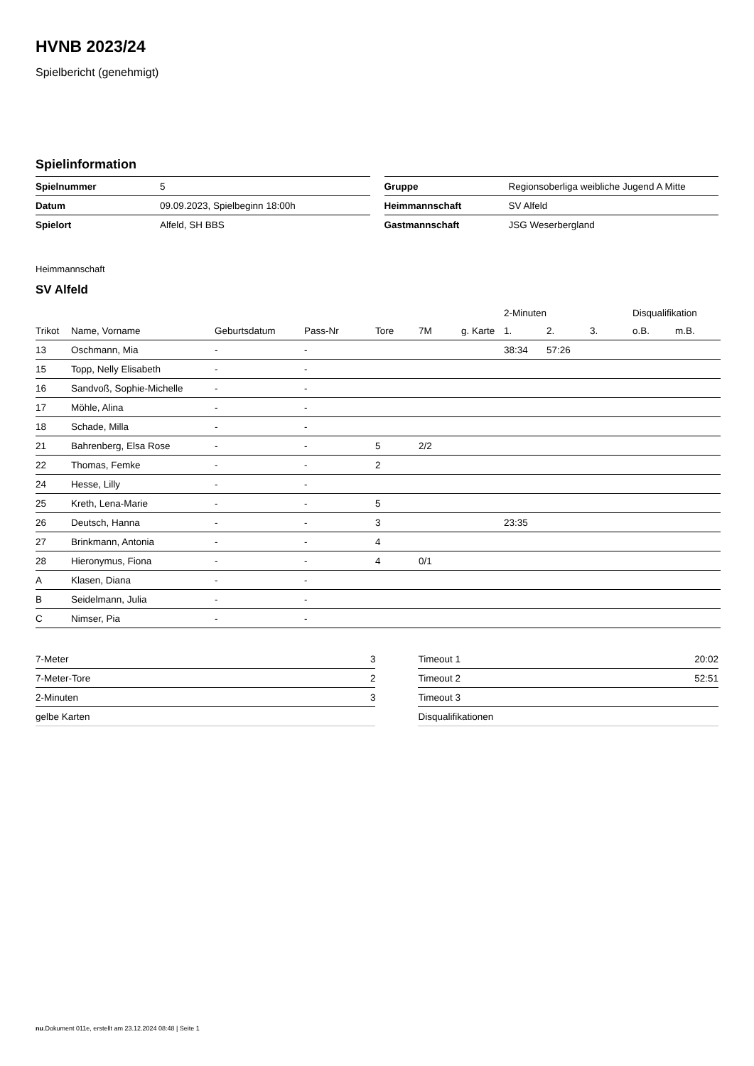HVNB 2023/24
Spielbericht (genehmigt)
Spielinformation
| Spielnummer | 5 |
| Datum | 09.09.2023, Spielbeginn 18:00h |
| Spielort | Alfeld, SH BBS |
| Gruppe | Regionsoberliga weibliche Jugend A Mitte |
| Heimmannschaft | SV Alfeld |
| Gastmannschaft | JSG Weserbergland |
Heimmannschaft
SV Alfeld
| | | | | | | | 2-Minuten | | | Disqualifikation | |
| --- | --- | --- | --- | --- | --- | --- | --- | --- | --- | --- | --- |
| Trikot | Name, Vorname | Geburtsdatum | Pass-Nr | Tore | 7M | g. Karte | 1. | 2. | 3. | o.B. | m.B. |
| 13 | Oschmann, Mia | - | - | | | | 38:34 | 57:26 | | | |
| 15 | Topp, Nelly Elisabeth | - | - | | | | | | | | |
| 16 | Sandvoß, Sophie-Michelle | - | - | | | | | | | | |
| 17 | Möhle, Alina | - | - | | | | | | | | |
| 18 | Schade, Milla | - | - | | | | | | | | |
| 21 | Bahrenberg, Elsa Rose | - | - | 5 | 2/2 | | | | | | |
| 22 | Thomas, Femke | - | - | 2 | | | | | | | |
| 24 | Hesse, Lilly | - | - | | | | | | | | |
| 25 | Kreth, Lena-Marie | - | - | 5 | | | | | | | |
| 26 | Deutsch, Hanna | - | - | 3 | | | 23:35 | | | | |
| 27 | Brinkmann, Antonia | - | - | 4 | | | | | | | |
| 28 | Hieronymus, Fiona | - | - | 4 | 0/1 | | | | | | |
| A | Klasen, Diana | - | - | | | | | | | | |
| B | Seidelmann, Julia | - | - | | | | | | | | |
| C | Nimser, Pia | - | - | | | | | | | | |
| 7-Meter | 3 |
| 7-Meter-Tore | 2 |
| 2-Minuten | 3 |
| gelbe Karten | |
| Timeout 1 | 20:02 |
| Timeout 2 | 52:51 |
| Timeout 3 | |
| Disqualifikationen | |
nu.Dokument 011e, erstellt am 23.12.2024 08:48 | Seite 1